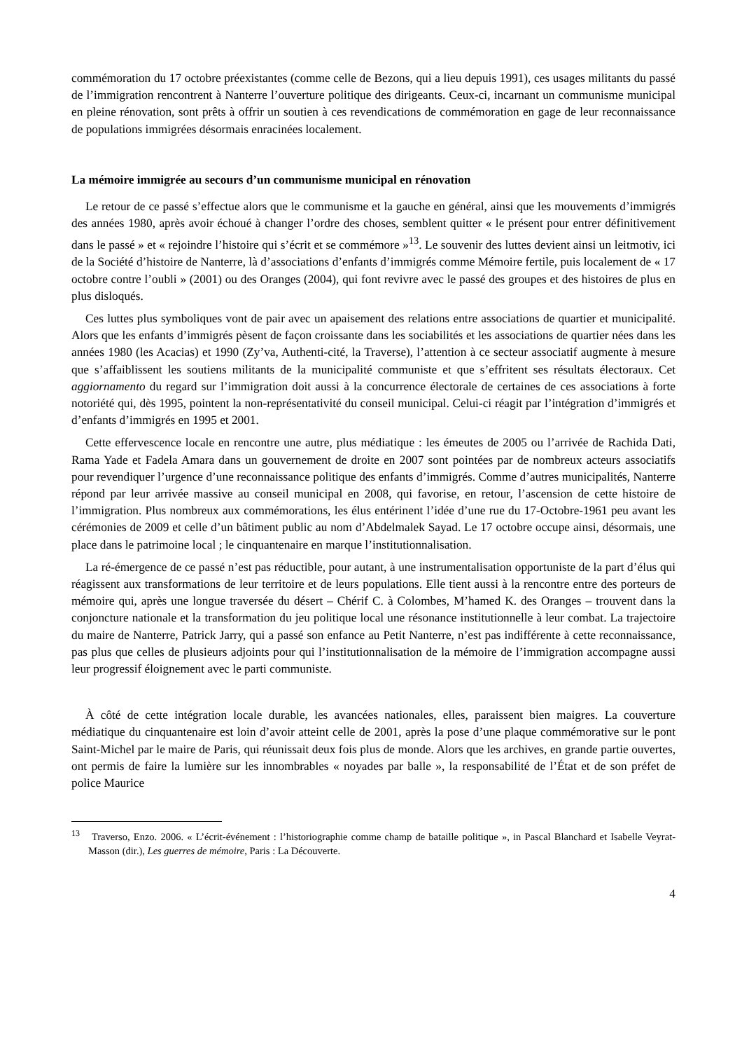commémoration du 17 octobre préexistantes (comme celle de Bezons, qui a lieu depuis 1991), ces usages militants du passé de l’immigration rencontrent à Nanterre l’ouverture politique des dirigeants. Ceux-ci, incarnant un communisme municipal en pleine rénovation, sont prêts à offrir un soutien à ces revendications de commémoration en gage de leur reconnaissance de populations immigrées désormais enracinées localement.
La mémoire immigrée au secours d’un communisme municipal en rénovation
Le retour de ce passé s’effectue alors que le communisme et la gauche en général, ainsi que les mouvements d’immigrés des années 1980, après avoir échoué à changer l’ordre des choses, semblent quitter « le présent pour entrer définitivement dans le passé » et « rejoindre l’histoire qui s’écrit et se commémore »<sup>13</sup>. Le souvenir des luttes devient ainsi un leitmotiv, ici de la Société d’histoire de Nanterre, là d’associations d’enfants d’immigrés comme Mémoire fertile, puis localement de « 17 octobre contre l’oubli » (2001) ou des Oranges (2004), qui font revivre avec le passé des groupes et des histoires de plus en plus disloqués.
Ces luttes plus symboliques vont de pair avec un apaisement des relations entre associations de quartier et municipalité. Alors que les enfants d’immigrés pèsent de façon croissante dans les sociabilités et les associations de quartier nées dans les années 1980 (les Acacias) et 1990 (Zy’va, Authenti-cité, la Traverse), l’attention à ce secteur associatif augmente à mesure que s’affaiblissent les soutiens militants de la municipalité communiste et que s’effritent ses résultats électoraux. Cet aggiornamento du regard sur l’immigration doit aussi à la concurrence électorale de certaines de ces associations à forte notoriété qui, dès 1995, pointent la non-représentativité du conseil municipal. Celui-ci réagit par l’intégration d’immigrés et d’enfants d’immigrés en 1995 et 2001.
Cette effervescence locale en rencontre une autre, plus médiatique : les émeutes de 2005 ou l’arrivée de Rachida Dati, Rama Yade et Fadela Amara dans un gouvernement de droite en 2007 sont pointées par de nombreux acteurs associatifs pour revendiquer l’urgence d’une reconnaissance politique des enfants d’immigrés. Comme d’autres municipalités, Nanterre répond par leur arrivée massive au conseil municipal en 2008, qui favorise, en retour, l’ascension de cette histoire de l’immigration. Plus nombreux aux commémorations, les élus entérinent l’idée d’une rue du 17-Octobre-1961 peu avant les cérémonies de 2009 et celle d’un bâtiment public au nom d’Abdelmalek Sayad. Le 17 octobre occupe ainsi, désormais, une place dans le patrimoine local ; le cinquantenaire en marque l’institutionnalisation.
La ré-émergence de ce passé n’est pas réductible, pour autant, à une instrumentalisation opportuniste de la part d’élus qui réagissent aux transformations de leur territoire et de leurs populations. Elle tient aussi à la rencontre entre des porteurs de mémoire qui, après une longue traversée du désert – Chérif C. à Colombes, M’hamed K. des Oranges – trouvent dans la conjoncture nationale et la transformation du jeu politique local une résonance institutionnelle à leur combat. La trajectoire du maire de Nanterre, Patrick Jarry, qui a passé son enfance au Petit Nanterre, n’est pas indifférente à cette reconnaissance, pas plus que celles de plusieurs adjoints pour qui l’institutionnalisation de la mémoire de l’immigration accompagne aussi leur progressif éloignement avec le parti communiste.
À côté de cette intégration locale durable, les avancées nationales, elles, paraissent bien maigres. La couverture médiatique du cinquantenaire est loin d’avoir atteint celle de 2001, après la pose d’une plaque commémorative sur le pont Saint-Michel par le maire de Paris, qui réunissait deux fois plus de monde. Alors que les archives, en grande partie ouvertes, ont permis de faire la lumière sur les innombrables « noyades par balle », la responsabilité de l’État et de son préfet de police Maurice
<sup>13</sup> Traverso, Enzo. 2006. « L’écrit-événement : l’historiographie comme champ de bataille politique », in Pascal Blanchard et Isabelle Veyrat-Masson (dir.), Les guerres de mémoire, Paris : La Découverte.
4